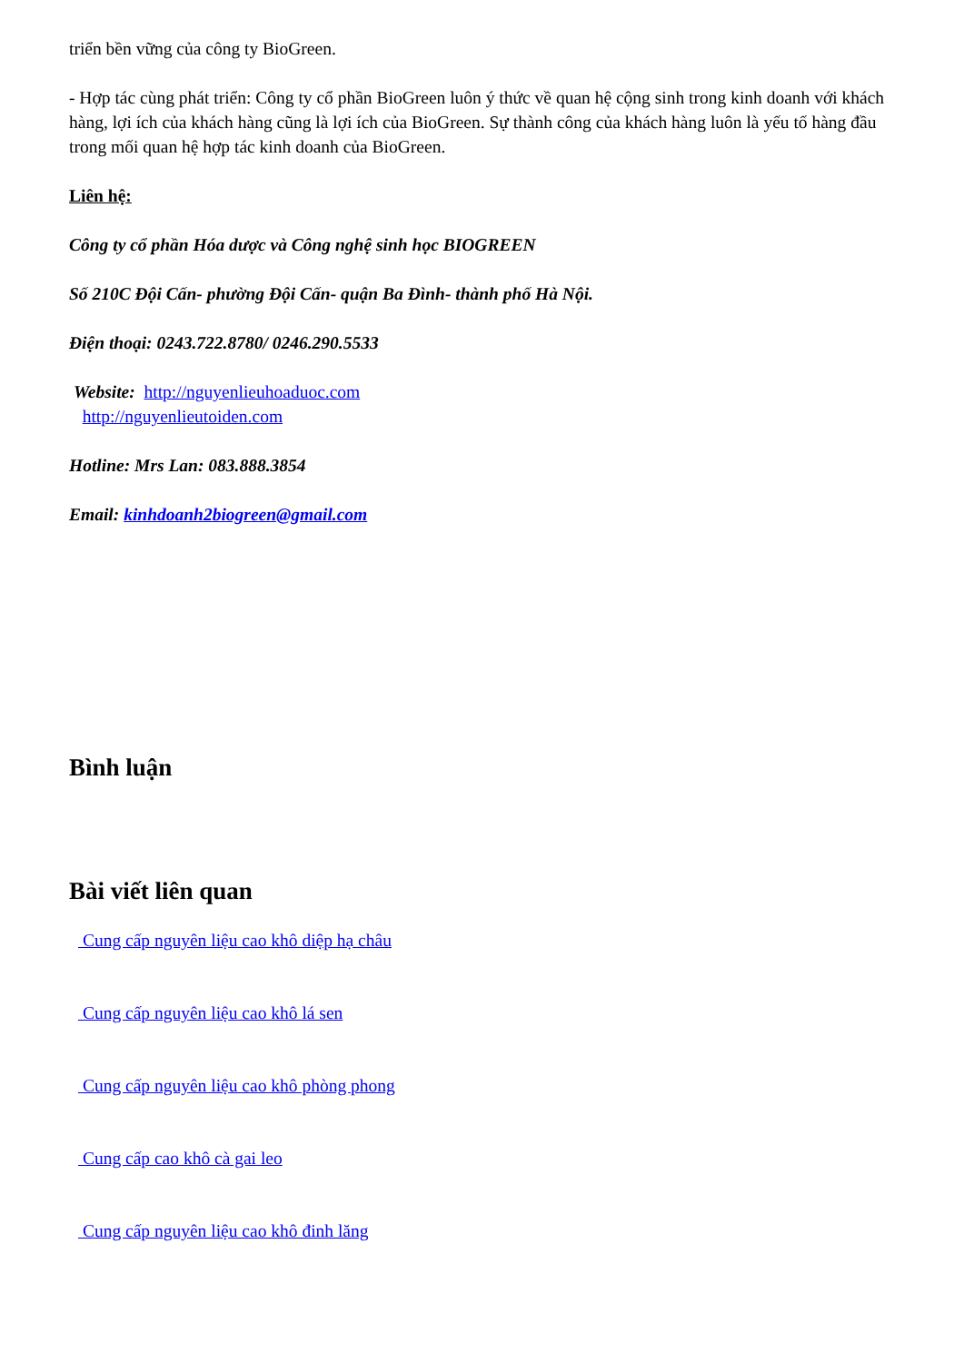triển bền vững của công ty BioGreen.
- Hợp tác cùng phát triển: Công ty cổ phần BioGreen luôn ý thức về quan hệ cộng sinh trong kinh doanh với khách hàng, lợi ích của khách hàng cũng là lợi ích của BioGreen. Sự thành công của khách hàng luôn là yếu tố hàng đầu trong mối quan hệ hợp tác kinh doanh của BioGreen.
Liên hệ:
Công ty cổ phần Hóa dược và Công nghệ sinh học BIOGREEN
Số 210C Đội Cấn- phường Đội Cấn- quận Ba Đình- thành phố Hà Nội.
Điện thoại: 0243.722.8780/ 0246.290.5533
Website: http://nguyenlieuhoaduoc.com
http://nguyenlieutoiden.com
Hotline: Mrs Lan: 083.888.3854
Email: kinhdoanh2biogreen@gmail.com
Bình luận
Bài viết liên quan
Cung cấp nguyên liệu cao khô diệp hạ châu
Cung cấp nguyên liệu cao khô lá sen
Cung cấp nguyên liệu cao khô phòng phong
Cung cấp cao khô cà gai leo
Cung cấp nguyên liệu cao khô đinh lăng